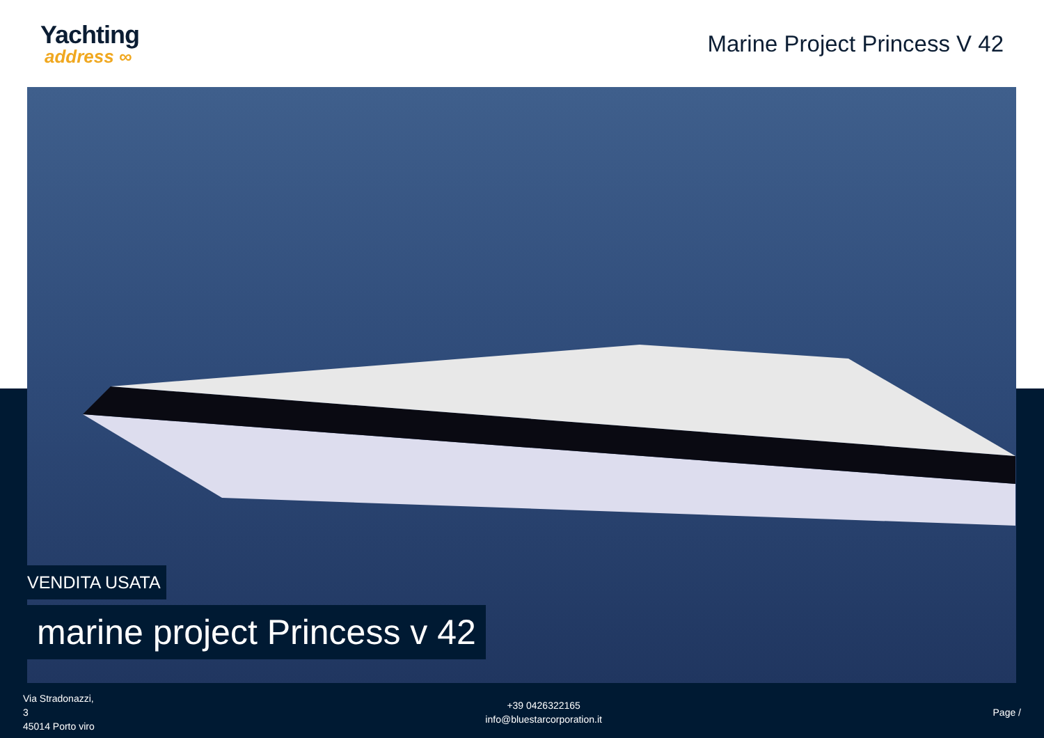Yachting
address ∞
Marine Project Princess V 42
VENDITA USATA
marine project Princess v 42
Via Stradonazzi,
3
45014 Porto viro
+39 0426322165
info@bluestarcorporation.it
Page /